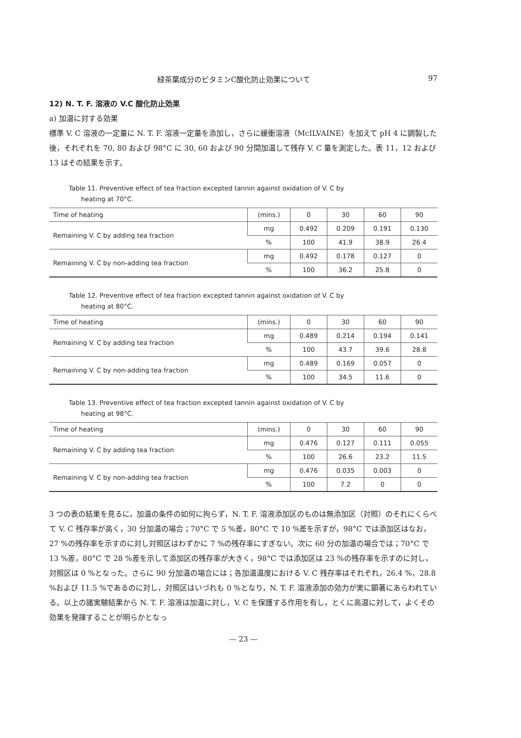緑茶葉成分のビタミンC酸化防止効果について 97
12) N. T. F. 溶液の V.C 酸化防止効果
a) 加温に対する効果
標準 V. C 溶液の一定量に N. T. F. 溶液一定量を添加し，さらに緩衝溶液（McILVAINE）を加えて pH 4 に調製した後，それぞれを 70, 80 および 98°C に 30, 60 および 90 分間加温して残存 V. C 量を測定した。表 11，12 および 13 はその結果を示す。
Table 11. Preventive effect of tea fraction excepted tannin against oxidation of V. C by
heating at 70°C.
| Time of heating | (mins.) | 0 | 30 | 60 | 90 |
| --- | --- | --- | --- | --- | --- |
| Remaining V. C by adding tea fraction | mg | 0.492 | 0.209 | 0.191 | 0.130 |
| | % | 100 | 41.9 | 38.9 | 26.4 |
| Remaining V. C by non-adding tea fraction | mg | 0.492 | 0.178 | 0.127 | 0 |
| | % | 100 | 36.2 | 25.8 | 0 |
Table 12. Preventive effect of tea fraction excepted tannin against oxidation of V. C by
heating at 80°C.
| Time of heating | (mins.) | 0 | 30 | 60 | 90 |
| --- | --- | --- | --- | --- | --- |
| Remaining V. C by adding tea fraction | mg | 0.489 | 0.214 | 0.194 | 0.141 |
| | % | 100 | 43.7 | 39.6 | 28.8 |
| Remaining V. C by non-adding tea fraction | mg | 0.489 | 0.169 | 0.057 | 0 |
| | % | 100 | 34.5 | 11.6 | 0 |
Table 13. Preventive effect of tea fraction excepted tannin against oxidation of V. C by
heating at 98°C.
| Time of heating | (mins.) | 0 | 30 | 60 | 90 |
| --- | --- | --- | --- | --- | --- |
| Remaining V. C by adding tea fraction | mg | 0.476 | 0.127 | 0.111 | 0.055 |
| | % | 100 | 26.6 | 23.2 | 11.5 |
| Remaining V. C by non-adding tea fraction | mg | 0.476 | 0.035 | 0.003 | 0 |
| | % | 100 | 7.2 | 0 | 0 |
3 つの表の結果を見るに，加温の条件の如何に拘らず，N. T. F. 溶液添加区のものは無添加区（対照）のそれにくらべて V. C 残存率が高く，30 分加温の場合；70°C で 5 %差，80°C で 10 %差を示すが，98°C では添加区はなお，27 %の残存率を示すのに対し対照区はわずかに 7 %の残存率にすぎない。次に 60 分の加温の場合では；70°C で 13 %差，80°C で 28 %差を示して添加区の残存率が大きく，98°C では添加区は 23 %の残存率を示すのに対し，対照区は 0 %となった。さらに 90 分加温の場合には；各加温温度における V. C 残存率はそれぞれ，26.4 %，28.8 %および 11.5 %であるのに対し，対照区はいづれも 0 %となり，N. T. F. 溶液添加の効力が実に顕著にあらわれている。以上の諸実験結果から N. T. F. 溶液は加温に対し，V. C を保護する作用を有し，とくに高温に対して，よくその効果を発揮することが明らかとなっ
— 23 —